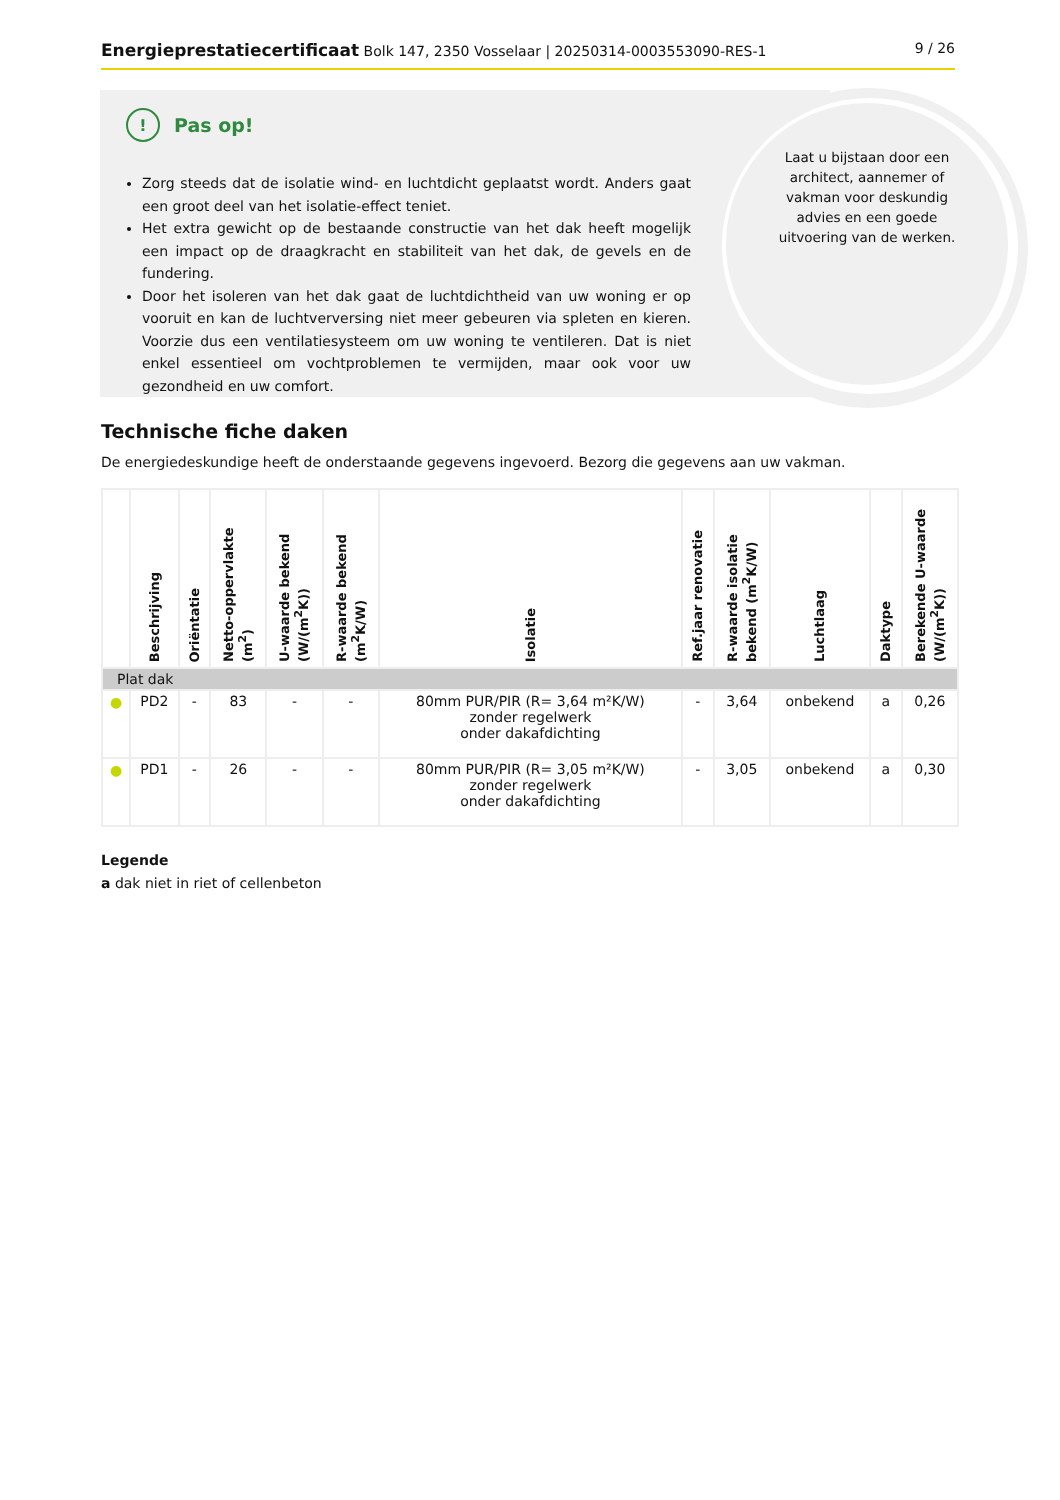Energieprestatiecertificaat Bolk 147, 2350 Vosselaar | 20250314-0003553090-RES-1 9 / 26
Laat u bijstaan door een architect, aannemer of vakman voor deskundig advies en een goede uitvoering van de werken.
! Pas op!
Zorg steeds dat de isolatie wind- en luchtdicht geplaatst wordt. Anders gaat een groot deel van het isolatie-effect teniet.
Het extra gewicht op de bestaande constructie van het dak heeft mogelijk een impact op de draagkracht en stabiliteit van het dak, de gevels en de fundering.
Door het isoleren van het dak gaat de luchtdichtheid van uw woning er op vooruit en kan de luchtverversing niet meer gebeuren via spleten en kieren. Voorzie dus een ventilatiesysteem om uw woning te ventileren. Dat is niet enkel essentieel om vochtproblemen te vermijden, maar ook voor uw gezondheid en uw comfort.
Technische fiche daken
De energiedeskundige heeft de onderstaande gegevens ingevoerd. Bezorg die gegevens aan uw vakman.
| | Beschrijving | Oriëntatie | Netto-oppervlakte (m<sup>2</sup>) | U-waarde bekend (W/(m<sup>2</sup>K)) | R-waarde bekend (m<sup>2</sup>K/W) | Isolatie | Ref.jaar renovatie | R-waarde isolatie bekend (m<sup>2</sup>K/W) | Luchtlaag | Daktype | Berekende U-waarde (W/(m<sup>2</sup>K)) |
| --- | --- | --- | --- | --- | --- | --- | --- | --- | --- | --- | --- |
| Plat dak | | | | | | | | | | | |
| ● | PD2 | - | 83 | - | - | 80mm PUR/PIR (R= 3,64 m²K/W) zonder regelwerk onder dakafdichting | - | 3,64 | onbekend | a | 0,26 |
| ● | PD1 | - | 26 | - | - | 80mm PUR/PIR (R= 3,05 m²K/W) zonder regelwerk onder dakafdichting | - | 3,05 | onbekend | a | 0,30 |
Legende
a dak niet in riet of cellenbeton